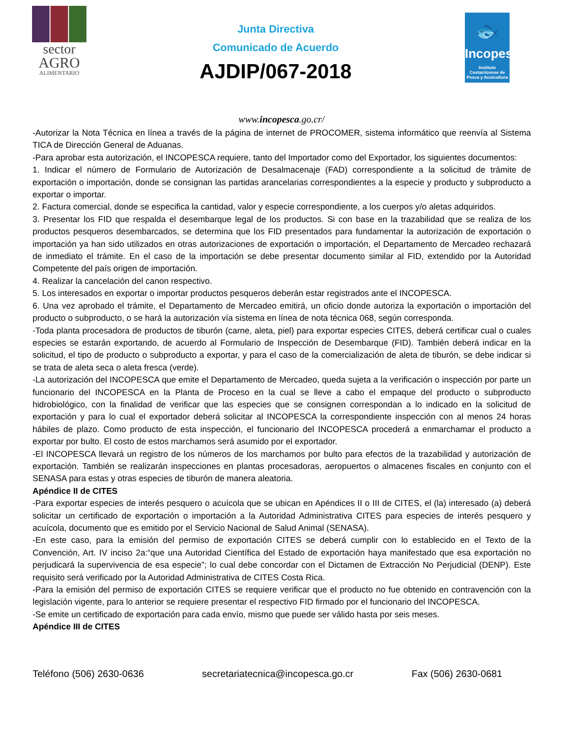sector
AGRO
ALIMENTARIO
Junta Directiva
Comunicado de Acuerdo
AJDIP/067-2018
🐟
Incopesca
Instituto Costarricense de Pesca y Acuicultura
www.incopesca.go.cr/
-Autorizar la Nota Técnica en línea a través de la página de internet de PROCOMER, sistema informático que reenvía al Sistema TICA de Dirección General de Aduanas.
-Para aprobar esta autorización, el INCOPESCA requiere, tanto del Importador como del Exportador, los siguientes documentos:
1. Indicar el número de Formulario de Autorización de Desalmacenaje (FAD) correspondiente a la solicitud de trámite de exportación o importación, donde se consignan las partidas arancelarias correspondientes a la especie y producto y subproducto a exportar o importar.
2. Factura comercial, donde se especifica la cantidad, valor y especie correspondiente, a los cuerpos y/o aletas adquiridos.
3. Presentar los FID que respalda el desembarque legal de los productos. Si con base en la trazabilidad que se realiza de los productos pesqueros desembarcados, se determina que los FID presentados para fundamentar la autorización de exportación o importación ya han sido utilizados en otras autorizaciones de exportación o importación, el Departamento de Mercadeo rechazará de inmediato el trámite. En el caso de la importación se debe presentar documento similar al FID, extendido por la Autoridad Competente del país origen de importación.
4. Realizar la cancelación del canon respectivo.
5. Los interesados en exportar o importar productos pesqueros deberán estar registrados ante el INCOPESCA.
6. Una vez aprobado el trámite, el Departamento de Mercadeo emitirá, un oficio donde autoriza la exportación o importación del producto o subproducto, o se hará la autorización vía sistema en línea de nota técnica 068, según corresponda.
-Toda planta procesadora de productos de tiburón (carne, aleta, piel) para exportar especies CITES, deberá certificar cual o cuales especies se estarán exportando, de acuerdo al Formulario de Inspección de Desembarque (FID). También deberá indicar en la solicitud, el tipo de producto o subproducto a exportar, y para el caso de la comercialización de aleta de tiburón, se debe indicar si se trata de aleta seca o aleta fresca (verde).
-La autorización del INCOPESCA que emite el Departamento de Mercadeo, queda sujeta a la verificación o inspección por parte un funcionario del INCOPESCA en la Planta de Proceso en la cual se lleve a cabo el empaque del producto o subproducto hidrobiológico, con la finalidad de verificar que las especies que se consignen correspondan a lo indicado en la solicitud de exportación y para lo cual el exportador deberá solicitar al INCOPESCA la correspondiente inspección con al menos 24 horas hábiles de plazo. Como producto de esta inspección, el funcionario del INCOPESCA procederá a enmarchamar el producto a exportar por bulto. El costo de estos marchamos será asumido por el exportador.
-El INCOPESCA llevará un registro de los números de los marchamos por bulto para efectos de la trazabilidad y autorización de exportación. También se realizarán inspecciones en plantas procesadoras, aeropuertos o almacenes fiscales en conjunto con el SENASA para estas y otras especies de tiburón de manera aleatoria.
Apéndice II de CITES
-Para exportar especies de interés pesquero o acuícola que se ubican en Apéndices II o III de CITES, el (la) interesado (a) deberá solicitar un certificado de exportación o importación a la Autoridad Administrativa CITES para especies de interés pesquero y acuícola, documento que es emitido por el Servicio Nacional de Salud Animal (SENASA).
-En este caso, para la emisión del permiso de exportación CITES se deberá cumplir con lo establecido en el Texto de la Convención, Art. IV inciso 2a:“que una Autoridad Científica del Estado de exportación haya manifestado que esa exportación no perjudicará la supervivencia de esa especie”; lo cual debe concordar con el Dictamen de Extracción No Perjudicial (DENP). Este requisito será verificado por la Autoridad Administrativa de CITES Costa Rica.
-Para la emisión del permiso de exportación CITES se requiere verificar que el producto no fue obtenido en contravención con la legislación vigente, para lo anterior se requiere presentar el respectivo FID firmado por el funcionario del INCOPESCA.
-Se emite un certificado de exportación para cada envío, mismo que puede ser válido hasta por seis meses.
Apéndice III de CITES
Teléfono (506) 2630-0636 secretariatecnica@incopesca.go.cr Fax (506) 2630-0681